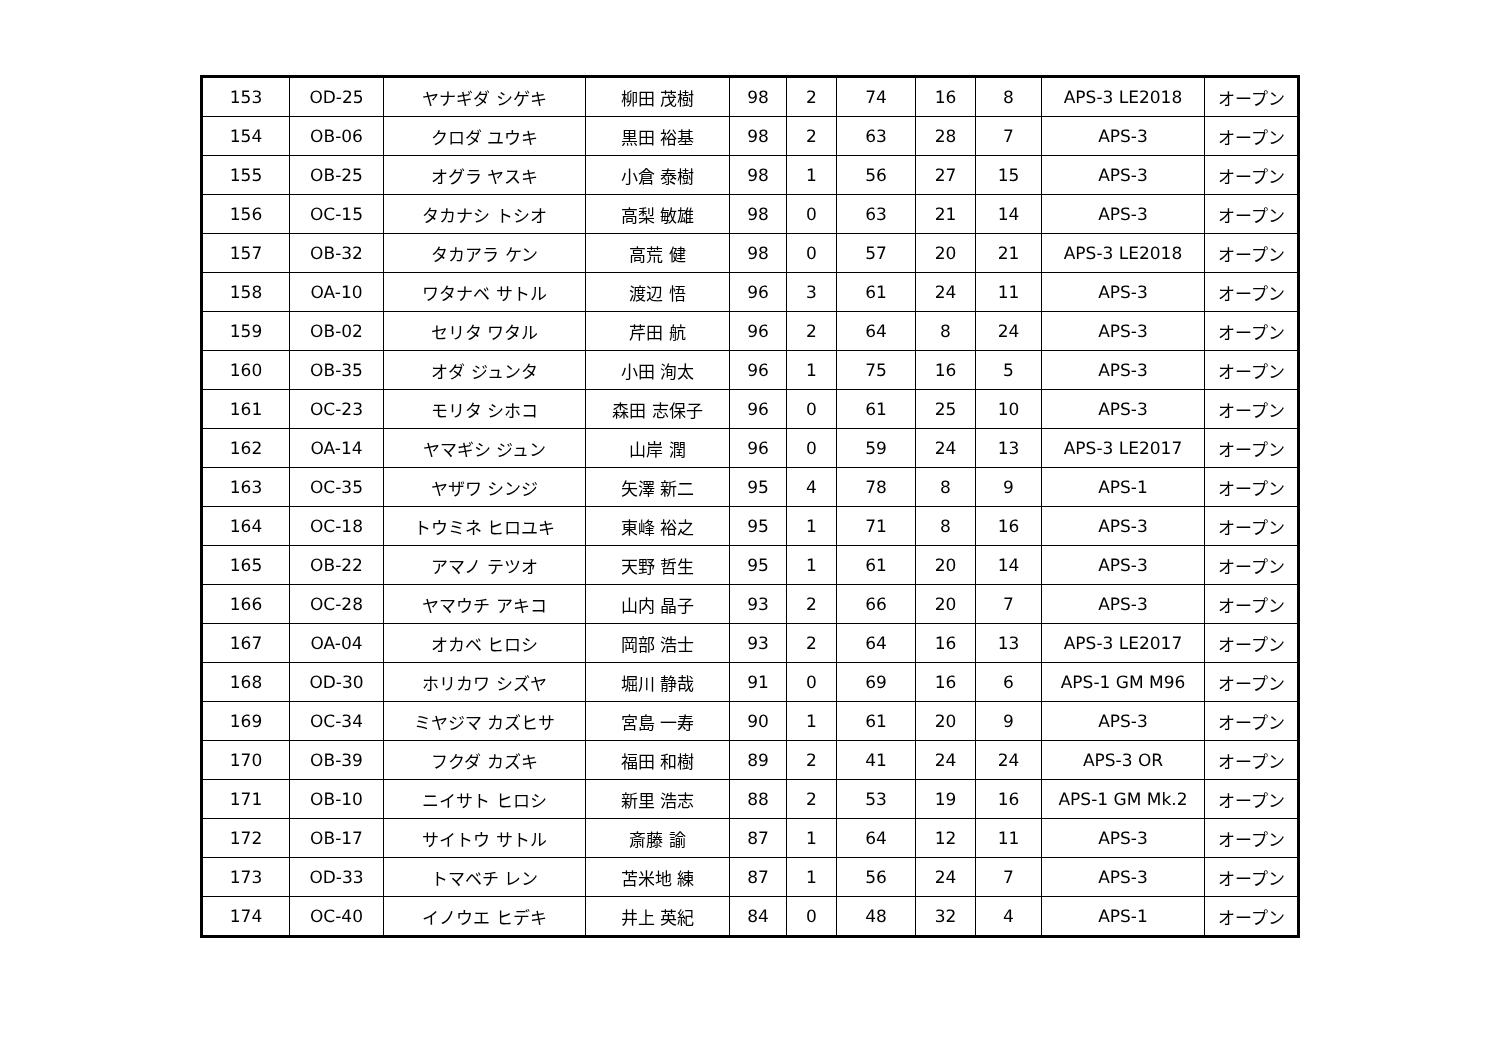| 153 | OD-25 | ヤナギダ シゲキ | 柳田 茂樹 | 98 | 2 | 74 | 16 | 8 | APS-3 LE2018 | オープン |
| 154 | OB-06 | クロダ ユウキ | 黒田 裕基 | 98 | 2 | 63 | 28 | 7 | APS-3 | オープン |
| 155 | OB-25 | オグラ ヤスキ | 小倉 泰樹 | 98 | 1 | 56 | 27 | 15 | APS-3 | オープン |
| 156 | OC-15 | タカナシ トシオ | 高梨 敏雄 | 98 | 0 | 63 | 21 | 14 | APS-3 | オープン |
| 157 | OB-32 | タカアラ ケン | 高荒 健 | 98 | 0 | 57 | 20 | 21 | APS-3 LE2018 | オープン |
| 158 | OA-10 | ワタナベ サトル | 渡辺 悟 | 96 | 3 | 61 | 24 | 11 | APS-3 | オープン |
| 159 | OB-02 | セリタ ワタル | 芹田 航 | 96 | 2 | 64 | 8 | 24 | APS-3 | オープン |
| 160 | OB-35 | オダ ジュンタ | 小田 洵太 | 96 | 1 | 75 | 16 | 5 | APS-3 | オープン |
| 161 | OC-23 | モリタ シホコ | 森田 志保子 | 96 | 0 | 61 | 25 | 10 | APS-3 | オープン |
| 162 | OA-14 | ヤマギシ ジュン | 山岸 潤 | 96 | 0 | 59 | 24 | 13 | APS-3 LE2017 | オープン |
| 163 | OC-35 | ヤザワ シンジ | 矢澤 新二 | 95 | 4 | 78 | 8 | 9 | APS-1 | オープン |
| 164 | OC-18 | トウミネ ヒロユキ | 東峰 裕之 | 95 | 1 | 71 | 8 | 16 | APS-3 | オープン |
| 165 | OB-22 | アマノ テツオ | 天野 哲生 | 95 | 1 | 61 | 20 | 14 | APS-3 | オープン |
| 166 | OC-28 | ヤマウチ アキコ | 山内 晶子 | 93 | 2 | 66 | 20 | 7 | APS-3 | オープン |
| 167 | OA-04 | オカベ ヒロシ | 岡部 浩士 | 93 | 2 | 64 | 16 | 13 | APS-3 LE2017 | オープン |
| 168 | OD-30 | ホリカワ シズヤ | 堀川 静哉 | 91 | 0 | 69 | 16 | 6 | APS-1 GM M96 | オープン |
| 169 | OC-34 | ミヤジマ カズヒサ | 宮島 一寿 | 90 | 1 | 61 | 20 | 9 | APS-3 | オープン |
| 170 | OB-39 | フクダ カズキ | 福田 和樹 | 89 | 2 | 41 | 24 | 24 | APS-3 OR | オープン |
| 171 | OB-10 | ニイサト ヒロシ | 新里 浩志 | 88 | 2 | 53 | 19 | 16 | APS-1 GM Mk.2 | オープン |
| 172 | OB-17 | サイトウ サトル | 斎藤 諭 | 87 | 1 | 64 | 12 | 11 | APS-3 | オープン |
| 173 | OD-33 | トマベチ レン | 苫米地 練 | 87 | 1 | 56 | 24 | 7 | APS-3 | オープン |
| 174 | OC-40 | イノウエ ヒデキ | 井上 英紀 | 84 | 0 | 48 | 32 | 4 | APS-1 | オープン |